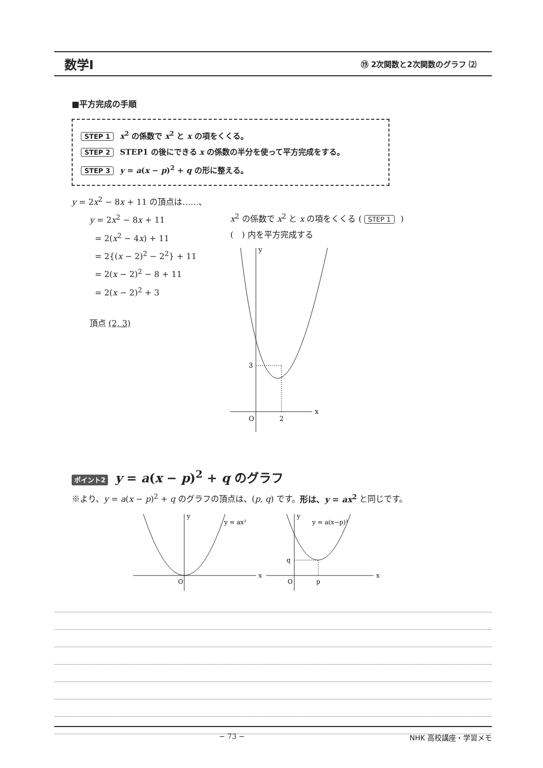数学Ⅰ ⑲ 2次関数と2次関数のグラフ ⑵
■平方完成の手順
STEP 1 x<sup>2</sup> の係数で x<sup>2</sup> と x の項をくくる。
STEP 2 STEP1 の後にできる x の係数の半分を使って平方完成をする。
STEP 3 y = a(x − p)<sup>2</sup> + q の形に整える。
y = 2x<sup>2</sup> − 8x + 11 の頂点は……、
y = 2x<sup>2</sup> − 8x + 11
= 2(x<sup>2</sup> − 4x) + 11
= 2{(x − 2)<sup>2</sup> − 2<sup>2</sup>} + 11
= 2(x − 2)<sup>2</sup> − 8 + 11
= 2(x − 2)<sup>2</sup> + 3
頂点 (2, 3)
x<sup>2</sup> の係数で x<sup>2</sup> と x の項をくくる ( STEP 1)
(　) 内を平方完成する
y
x
3
O
2
ポイント2 y = a(x − p)<sup>2</sup> + q のグラフ
※より、y = a(x − p)<sup>2</sup> + q のグラフの頂点は、(p, q) です。形は、y = ax<sup>2</sup> と同じです。
y
x
O
y = ax²
y
x
O
q
p
y = a(x−p)²
− 73 − NHK 高校講座・学習メモ